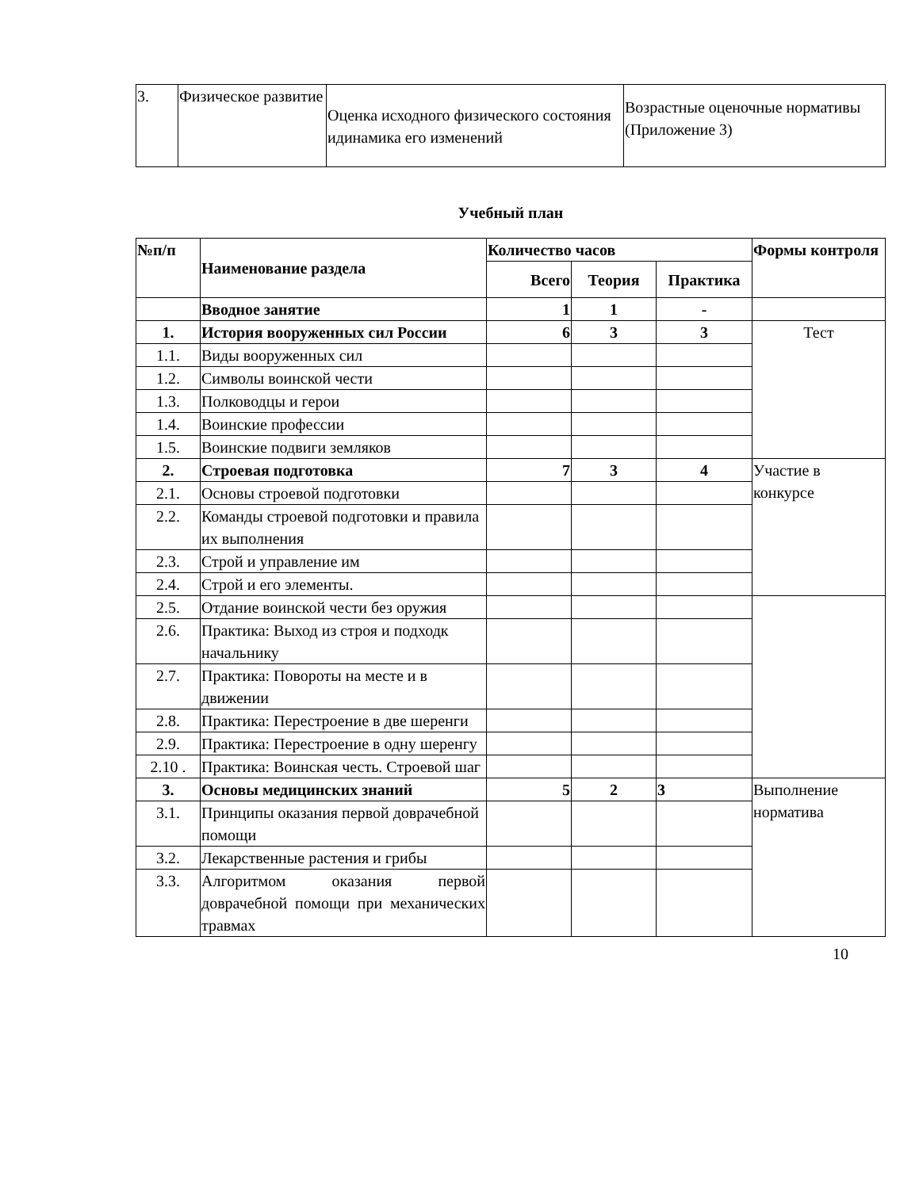| 3. | Физическое развитие | Оценка исходного физического состояния идинамика его изменений | Возрастные оценочные нормативы (Приложение 3) |
Учебный план
| №п/п | Наименование раздела | Количество часов | | | Формы контроля |
| --- | --- | --- | --- | --- | --- |
| | | Всего | Теория | Практика | |
| | Вводное занятие | 1 | 1 | - | |
| 1. | История вооруженных сил России | 6 | 3 | 3 | Тест |
| 1.1. | Виды вооруженных сил | | | | |
| 1.2. | Символы воинской чести | | | | |
| 1.3. | Полководцы и герои | | | | |
| 1.4. | Воинские профессии | | | | |
| 1.5. | Воинские подвиги земляков | | | | |
| 2. | Строевая подготовка | 7 | 3 | 4 | Участие в конкурсе |
| 2.1. | Основы строевой подготовки | | | | |
| 2.2. | Команды строевой подготовки и правила их выполнения | | | | |
| 2.3. | Строй и управление им | | | | |
| 2.4. | Строй и его элементы. | | | | |
| 2.5. | Отдание воинской чести без оружия | | | | |
| 2.6. | Практика: Выход из строя и подходк начальнику | | | | |
| 2.7. | Практика: Повороты на месте и в движении | | | | |
| 2.8. | Практика: Перестроение в две шеренги | | | | |
| 2.9. | Практика: Перестроение в одну шеренгу | | | | |
| 2.10 . | Практика: Воинская честь. Строевой шаг | | | | |
| 3. | Основы медицинских знаний | 5 | 2 | 3 | Выполнение норматива |
| 3.1. | Принципы оказания первой доврачебной помощи | | | | |
| 3.2. | Лекарственные растения и грибы | | | | |
| 3.3. | Алгоритмом оказания первой доврачебной помощи при механических травмах | | | | |
10